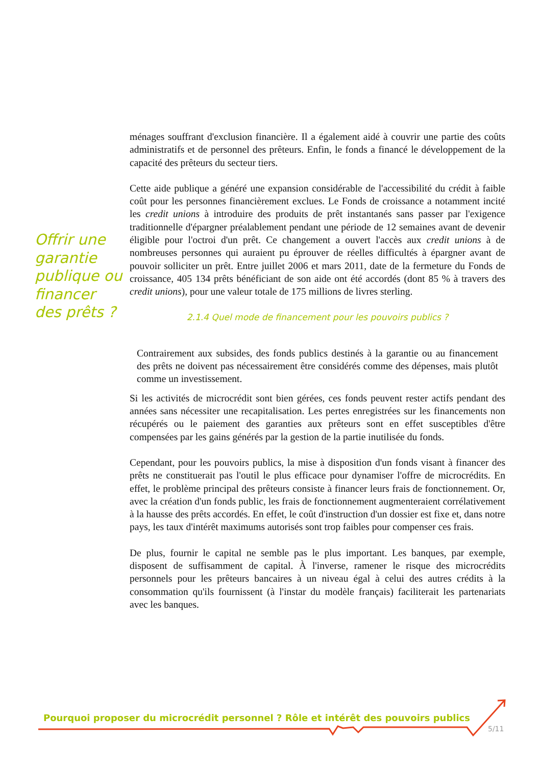Offrir une garantie publique ou financer des prêts ?
ménages souffrant d'exclusion financière. Il a également aidé à couvrir une partie des coûts administratifs et de personnel des prêteurs. Enfin, le fonds a financé le développement de la capacité des prêteurs du secteur tiers.
Cette aide publique a généré une expansion considérable de l'accessibilité du crédit à faible coût pour les personnes financièrement exclues. Le Fonds de croissance a notamment incité les credit unions à introduire des produits de prêt instantanés sans passer par l'exigence traditionnelle d'épargner préalablement pendant une période de 12 semaines avant de devenir éligible pour l'octroi d'un prêt. Ce changement a ouvert l'accès aux credit unions à de nombreuses personnes qui auraient pu éprouver de réelles difficultés à épargner avant de pouvoir solliciter un prêt. Entre juillet 2006 et mars 2011, date de la fermeture du Fonds de croissance, 405 134 prêts bénéficiant de son aide ont été accordés (dont 85 % à travers des credit unions), pour une valeur totale de 175 millions de livres sterling.
2.1.4 Quel mode de financement pour les pouvoirs publics ?
Contrairement aux subsides, des fonds publics destinés à la garantie ou au financement des prêts ne doivent pas nécessairement être considérés comme des dépenses, mais plutôt comme un investissement.
Si les activités de microcrédit sont bien gérées, ces fonds peuvent rester actifs pendant des années sans nécessiter une recapitalisation. Les pertes enregistrées sur les financements non récupérés ou le paiement des garanties aux prêteurs sont en effet susceptibles d'être compensées par les gains générés par la gestion de la partie inutilisée du fonds.
Cependant, pour les pouvoirs publics, la mise à disposition d'un fonds visant à financer des prêts ne constituerait pas l'outil le plus efficace pour dynamiser l'offre de microcrédits. En effet, le problème principal des prêteurs consiste à financer leurs frais de fonctionnement. Or, avec la création d'un fonds public, les frais de fonctionnement augmenteraient corrélativement à la hausse des prêts accordés. En effet, le coût d'instruction d'un dossier est fixe et, dans notre pays, les taux d'intérêt maximums autorisés sont trop faibles pour compenser ces frais.
De plus, fournir le capital ne semble pas le plus important. Les banques, par exemple, disposent de suffisamment de capital. À l'inverse, ramener le risque des microcrédits personnels pour les prêteurs bancaires à un niveau égal à celui des autres crédits à la consommation qu'ils fournissent (à l'instar du modèle français) faciliterait les partenariats avec les banques.
Pourquoi proposer du microcrédit personnel ? Rôle et intérêt des pouvoirs publics
5/11